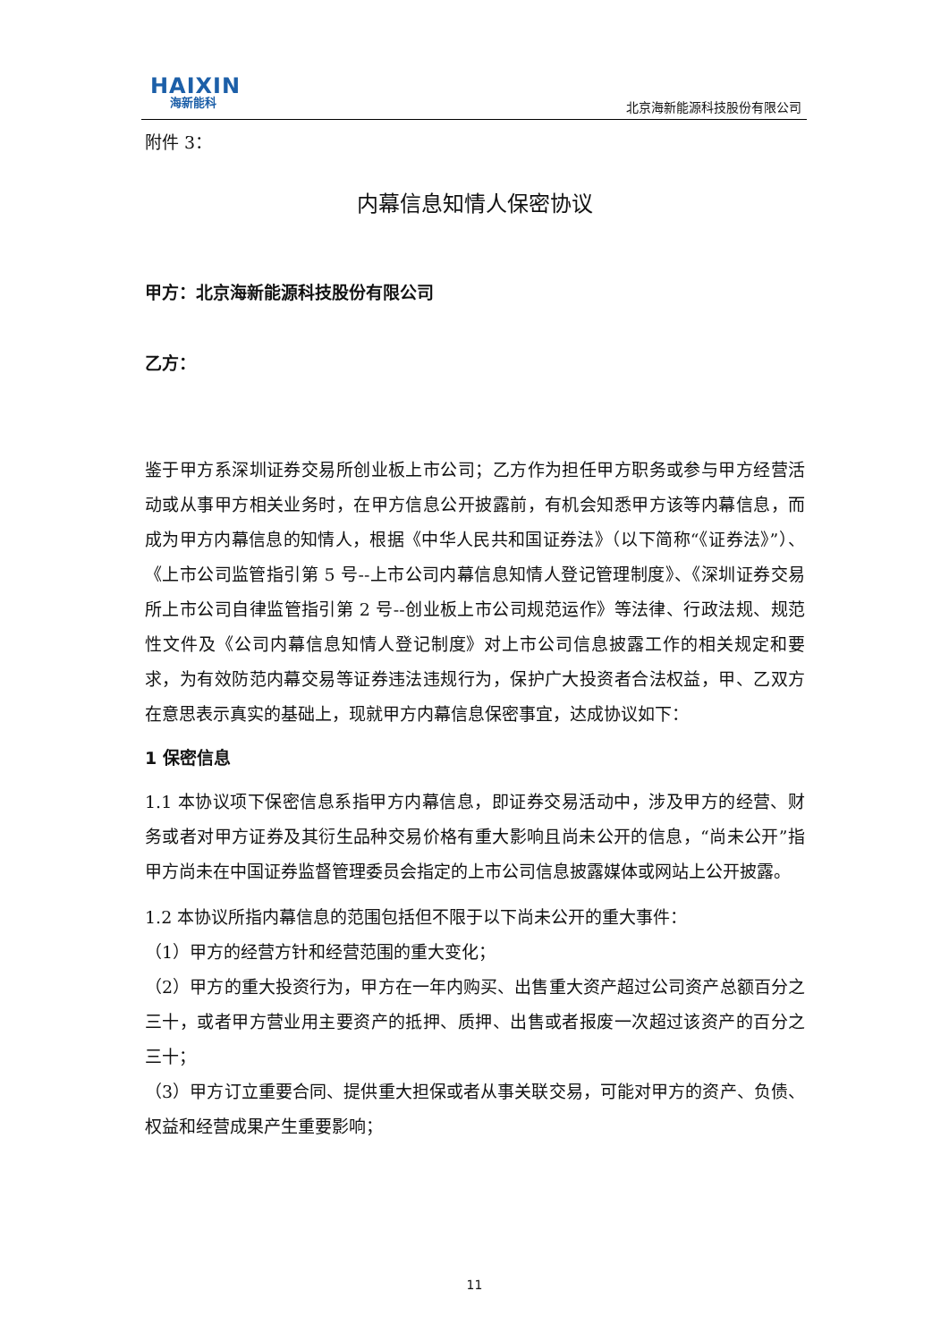HAIXIN
海新能科
北京海新能源科技股份有限公司
附件 3：
内幕信息知情人保密协议
甲方：北京海新能源科技股份有限公司
乙方：
鉴于甲方系深圳证券交易所创业板上市公司；乙方作为担任甲方职务或参与甲方经营活动或从事甲方相关业务时，在甲方信息公开披露前，有机会知悉甲方该等内幕信息，而成为甲方内幕信息的知情人，根据《中华人民共和国证券法》（以下简称“《证券法》”）、《上市公司监管指引第 5 号--上市公司内幕信息知情人登记管理制度》、《深圳证券交易所上市公司自律监管指引第 2 号--创业板上市公司规范运作》等法律、行政法规、规范性文件及《公司内幕信息知情人登记制度》对上市公司信息披露工作的相关规定和要求，为有效防范内幕交易等证券违法违规行为，保护广大投资者合法权益，甲、乙双方在意思表示真实的基础上，现就甲方内幕信息保密事宜，达成协议如下：
1 保密信息
1.1 本协议项下保密信息系指甲方内幕信息，即证券交易活动中，涉及甲方的经营、财务或者对甲方证券及其衍生品种交易价格有重大影响且尚未公开的信息，“尚未公开”指甲方尚未在中国证券监督管理委员会指定的上市公司信息披露媒体或网站上公开披露。
1.2 本协议所指内幕信息的范围包括但不限于以下尚未公开的重大事件：
（1）甲方的经营方针和经营范围的重大变化；
（2）甲方的重大投资行为，甲方在一年内购买、出售重大资产超过公司资产总额百分之三十，或者甲方营业用主要资产的抵押、质押、出售或者报废一次超过该资产的百分之三十；
（3）甲方订立重要合同、提供重大担保或者从事关联交易，可能对甲方的资产、负债、权益和经营成果产生重要影响；
11